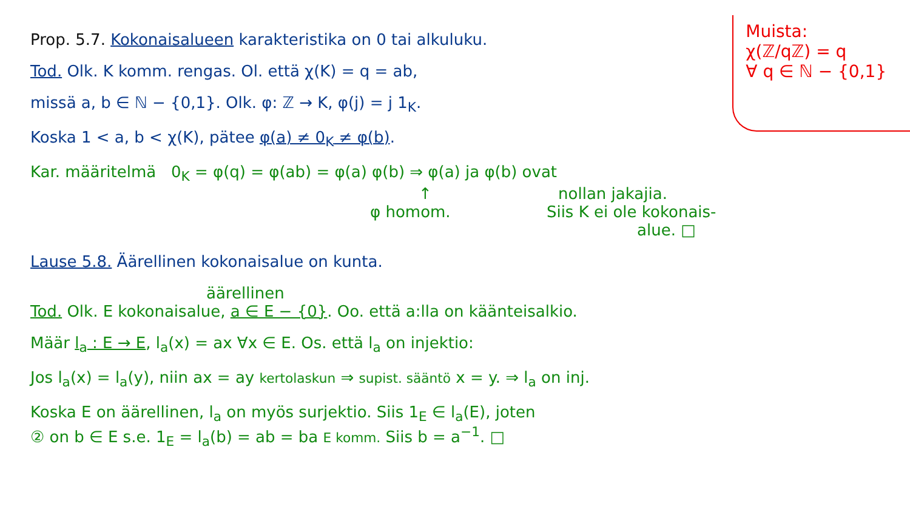Prop. 5.7. Kokonaisalueen karakteristika on 0 tai alkuluku.
Tod. Olk. K komm. rengas. Ol. että χ(K) = q = ab,
missä a, b ∈ ℕ − {0,1}. Olk. φ: ℤ → K, φ(j) = j 1<sub>K</sub>.
Koska 1 < a, b < χ(K), pätee φ(a) ≠ 0<sub>K</sub> ≠ φ(b).
Kar. määritelmä 0<sub>K</sub> = φ(q) = φ(ab) = φ(a) φ(b) ⇒ φ(a) ja φ(b) ovat
↑ nollan jakajia.
φ homom. Siis K ei ole kokonais-
alue. □
Lause 5.8. Äärellinen kokonaisalue on kunta.
äärellinen
Tod. Olk. E kokonaisalue, a ∈ E − {0}. Oo. että a:lla on käänteisalkio.
Määr l<sub>a</sub> : E → E, l<sub>a</sub>(x) = ax ∀x ∈ E. Os. että l<sub>a</sub> on injektio:
Jos l<sub>a</sub>(x) = l<sub>a</sub>(y), niin ax = ay kertolaskun ⇒ supist. sääntö x = y. ⇒ l<sub>a</sub> on inj.
Koska E on äärellinen, l<sub>a</sub> on myös surjektio. Siis 1<sub>E</sub> ∈ l<sub>a</sub>(E), joten
② on b ∈ E s.e. 1<sub>E</sub> = l<sub>a</sub>(b) = ab = ba E komm. Siis b = a<sup>−1</sup>. □
Muista:
χ(ℤ/qℤ) = q
∀ q ∈ ℕ − {0,1}